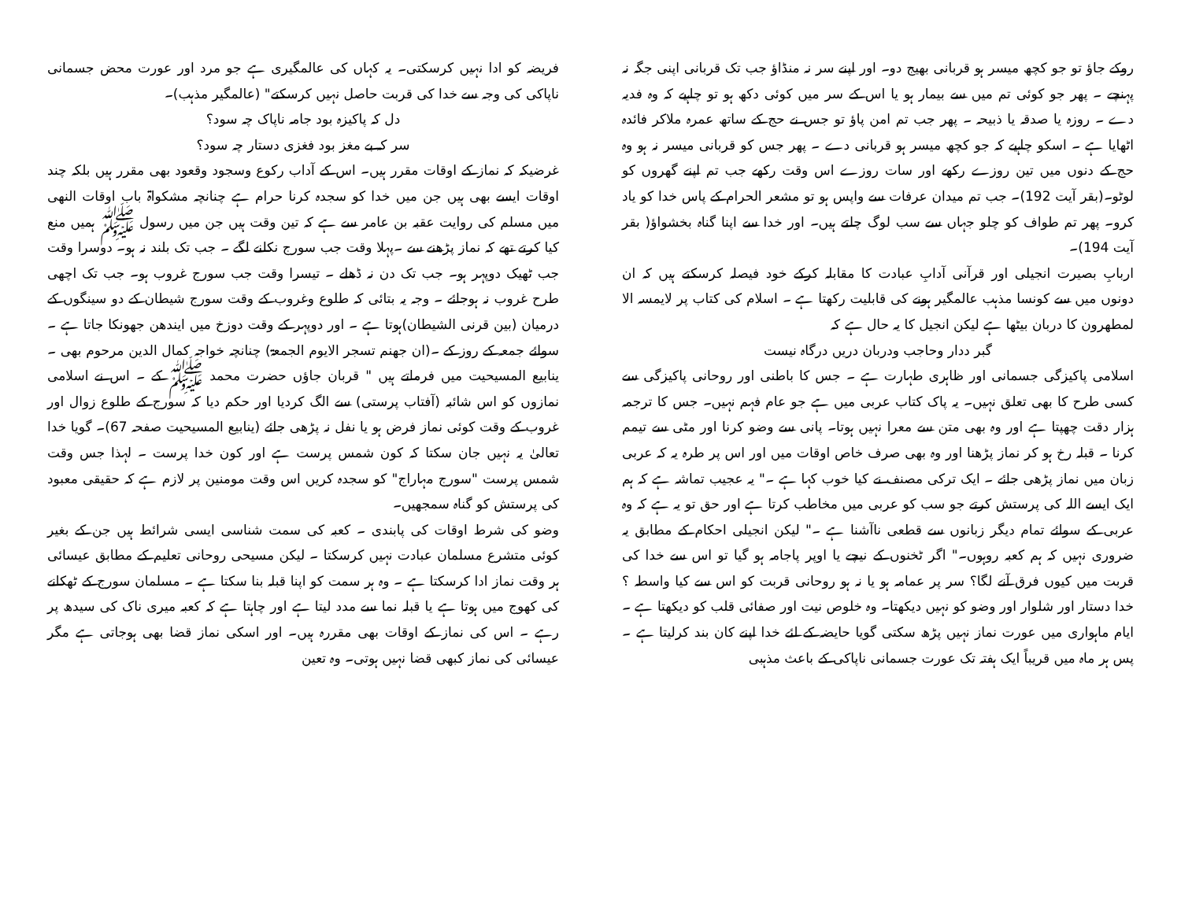روکے جاؤ تو جو کچھ میسر ہو قربانی بھیج دو۔ اور اپنے سر نہ منڈاؤ جب تک قربانی اپنی جگہ نہ پہنچے ۔ پھر جو کوئی تم میں سے بیمار ہو یا اس کے سر میں کوئی دکھ ہو تو چاہیے کہ وہ فدیہ دے ۔ روزہ یا صدقہ یا ذبیحہ ۔ پھر جب تم امن پاؤ تو جس نے حج کے ساتھ عمرہ ملاکر فائدہ اٹھایا ہے ۔ اسکو چاہیے کہ جو کچھ میسر ہو قربانی دے ۔ پھر جس کو قربانی میسر نہ ہو وہ حج کے دنوں میں تین روزے رکھے اور سات روزے اس وقت رکھے جب تم اپنے گھروں کو لوٹو۔(بقر آیت 192)۔ جب تم میدان عرفات سے واپس ہو تو مشعر الحرام کے پاس خدا کو یاد کرو۔ پھر تم طواف کو چلو جہاں سے سب لوگ چلتے ہیں۔ اور خدا سے اپنا گناہ بخشواؤ( بقر آیت 194)۔
اربابِ بصیرت انجیلی اور قرآنی آدابِ عبادت کا مقابلہ کرکے خود فیصلہ کرسکتے ہیں کہ ان دونوں میں سے کونسا مذہب عالمگیر ہونے کی قابلیت رکھتا ہے ۔ اسلام کی کتاب پر لایمسہ الا لمطھرون کا دربان بیٹھا ہے لیکن انجیل کا یہ حال ہے کہ
گبر ددار وحاجب ودربان دریں درگاہ نیست
اسلامی پاکیزگی جسمانی اور ظاہری طہارت ہے ۔ جس کا باطنی اور روحانی پاکیزگی سے کسی طرح کا بھی تعلق نہیں۔ یہ پاک کتاب عربی میں ہے جو عام فہم نہیں۔ جس کا ترجمہ ہزار دقت چھپتا ہے اور وہ بھی متن سے معرا نہیں ہوتا۔ پانی سے وضو کرنا اور مٹی سے تیمم کرنا ۔ قبلہ رخ ہو کر نماز پڑھنا اور وہ بھی صرف خاص اوقات میں اور اس پر طرہ یہ کہ عربی زبان میں نماز پڑھی جائے ۔ ایک ترکی مصنف نے کیا خوب کہا ہے ۔" یہ عجیب تماشہ ہے کہ ہم ایک ایسے اللہ کی پرستش کرتے جو سب کو عربی میں مخاطب کرتا ہے اور حق تو یہ ہے کہ وہ عربی کے سوائے تمام دیگر زبانوں سے قطعی ناآشنا ہے ۔" لیکن انجیلی احکام کے مطابق یہ ضروری نہیں کہ ہم کعبہ روہوں۔" اگر ٹخنوں کے نیچے یا اوپر پاجامہ ہو گیا تو اس سے خدا کی قربت میں کیوں فرق آنے لگا؟ سر پر عمامہ ہو یا نہ ہو روحانی قربت کو اس سے کیا واسطہ ؟خدا دستار اور شلوار اور وضو کو نہیں دیکھتا۔ وہ خلوص نیت اور صفائی قلب کو دیکھتا ہے ۔ ایام ماہواری میں عورت نماز نہیں پڑھ سکتی گویا حایضہ کے لئے خدا اپنے کان بند کرلیتا ہے ۔ پس ہر ماہ میں قریباً ایک ہفتہ تک عورت جسمانی ناپاکی کے باعث مذہبی
فریضہ کو ادا نہیں کرسکتی۔ یہ کہاں کی عالمگیری ہے جو مرد اور عورت محض جسمانی ناپاکی کی وجہ سے خدا کی قربت حاصل نہیں کرسکتے" (عالمگیر مذہب)۔
دل کہ پاکیزہ بود جامہ ناپاک چہ سود؟
سر کہ بے مغز بود فغزی دستار چہ سود؟
غرضیکہ کہ نماز کے اوقات مقرر ہیں۔ اس کے آداب رکوع وسجود وقعود بھی مقرر ہیں بلکہ چند اوقات ایسے بھی ہیں جن میں خدا کو سجدہ کرنا حرام ہے چنانچہ مشکواۃ باب اوقات النھی میں مسلم کی روایت عقبہ بن عامر سے ہے کہ تین وقت ہیں جن میں رسول ﷺ ہمیں منع کیا کرتے تھے کہ نماز پڑھنے سے ۔پہلا وقت جب سورج نکلنے لگے ۔ جب تک بلند نہ ہو۔ دوسرا وقت جب ٹھیک دوپہر ہو۔ جب تک دن نہ ڈھلے ۔ تیسرا وقت جب سورج غروب ہو۔ جب تک اچھی طرح غروب نہ ہوجائے ۔ وجہ یہ بتائی کہ طلوع وغروب کے وقت سورج شیطان کے دو سینگوں کے درمیان (بین قرنی الشیطان)ہوتا ہے ۔ اور دوپہر کے وقت دوزخ میں ایندھن جھونکا جاتا ہے ۔ سوائے جمعہ کے روز کے ۔(ان جھنم تسجر الایوم الجمعۃ) چنانچہ خواجہ کمال الدین مرحوم بھی ۔ ینابیع المسیحیت میں فرماتے ہیں " قربان جاؤں حضرت محمد ﷺ کے ۔ اس نے اسلامی نمازوں کو اس شائبہ (آفتاب پرستی) سے الگ کردیا اور حکم دیا کہ سورج کے طلوع زوال اور غروب کے وقت کوئی نماز فرض ہو یا نفل نہ پڑھی جائے (ینابیع المسیحیت صفحہ 67)۔ گویا خدا تعالیٰ یہ نہیں جان سکتا کہ کون شمس پرست ہے اور کون خدا پرست ۔ لہذا جس وقت شمس پرست "سورج مہاراج" کو سجدہ کریں اس وقت مومنین پر لازم ہے کہ حقیقی معبود کی پرستش کو گناہ سمجھیں۔
وضو کی شرط اوقات کی پابندی ۔ کعبہ کی سمت شناسی ایسی شرائط ہیں جن کے بغیر کوئی متشرع مسلمان عبادت نہیں کرسکتا ۔ لیکن مسیحی روحانی تعلیم کے مطابق عیسائی ہر وقت نماز ادا کرسکتا ہے ۔ وہ ہر سمت کو اپنا قبلہ بنا سکتا ہے ۔ مسلمان سورج کے ٹھکانے کی کھوج میں ہوتا ہے یا قبلہ نما سے مدد لیتا ہے اور چاہتا ہے کہ کعبہ میری ناک کی سیدھ پر رہے ۔ اس کی نماز کے اوقات بھی مقررہ ہیں۔ اور اسکی نماز قضا بھی ہوجاتی ہے مگر عیسائی کی نماز کبھی قضا نہیں ہوتی۔ وہ تعین